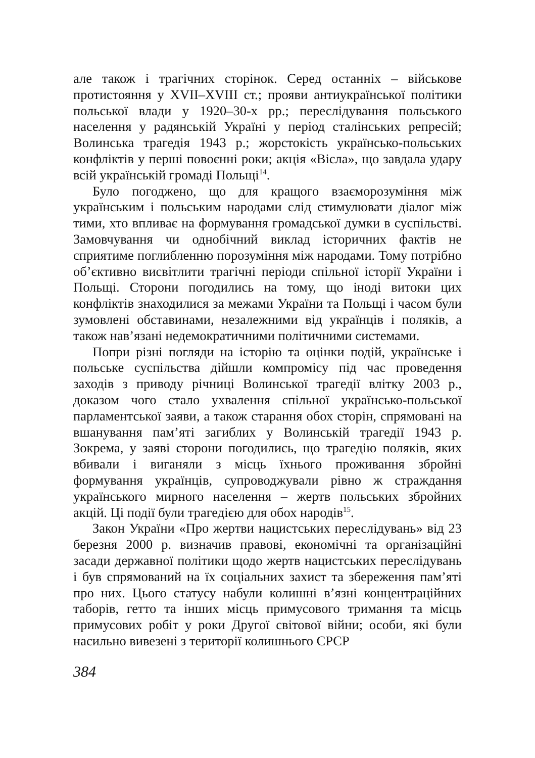але також і трагічних сторінок. Серед останніх – військове протистояння у XVII–XVIII ст.; прояви антиукраїнської політики польської влади у 1920–30-х рр.; переслідування польського населення у радянській Україні у період сталінських репресій; Волинська трагедія 1943 р.; жорстокість українсько-польських конфліктів у перші повоєнні роки; акція «Вісла», що завдала удару всій українській громаді Польщі<sup>14</sup>.
Було погоджено, що для кращого взаєморозуміння між українським і польським народами слід стимулювати діалог між тими, хто впливає на формування громадської думки в суспільстві. Замовчування чи однобічний виклад історичних фактів не сприятиме поглибленню порозуміння між народами. Тому потрібно об’єктивно висвітлити трагічні періоди спільної історії України і Польщі. Сторони погодились на тому, що іноді витоки цих конфліктів знаходилися за межами України та Польщі і часом були зумовлені обставинами, незалежними від українців і поляків, а також нав’язані недемократичними політичними системами.
Попри різні погляди на історію та оцінки подій, українське і польське суспільства дійшли компромісу під час проведення заходів з приводу річниці Волинської трагедії влітку 2003 р., доказом чого стало ухвалення спільної українсько-польської парламентської заяви, а також старання обох сторін, спрямовані на вшанування пам’яті загиблих у Волинській трагедії 1943 р. Зокрема, у заяві сторони погодились, що трагедію поляків, яких вбивали і виганяли з місць їхнього проживання збройні формування українців, супроводжували рівно ж страждання українського мирного населення – жертв польських збройних акцій. Ці події були трагедією для обох народів<sup>15</sup>.
Закон України «Про жертви нацистських переслідувань» від 23 березня 2000 р. визначив правові, економічні та організаційні засади державної політики щодо жертв нацистських переслідувань і був спрямований на їх соціальних захист та збереження пам’яті про них. Цього статусу набули колишні в’язні концентраційних таборів, гетто та інших місць примусового тримання та місць примусових робіт у роки Другої світової війни; особи, які були насильно вивезені з території колишнього СРСР
384